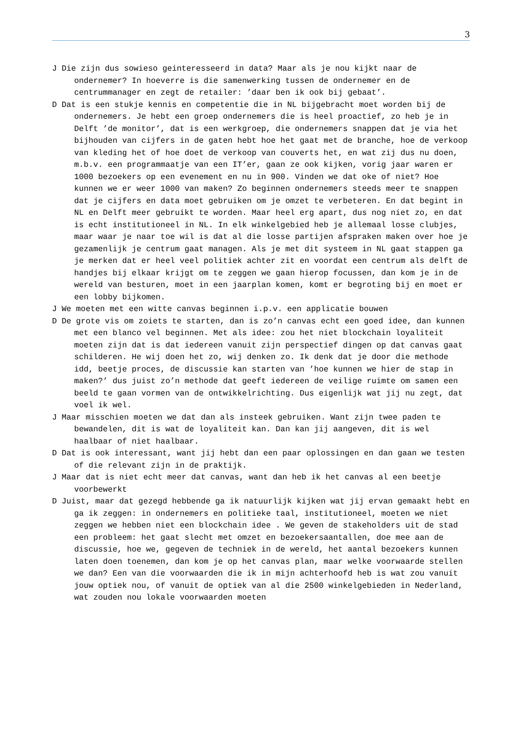3
J Die zijn dus sowieso geinteresseerd in data? Maar als je nou kijkt naar de ondernemer? In hoeverre is die samenwerking tussen de ondernemer en de centrummanager en zegt de retailer: ’daar ben ik ook bij gebaat’.
D Dat is een stukje kennis en competentie die in NL bijgebracht moet worden bij de ondernemers. Je hebt een groep ondernemers die is heel proactief, zo heb je in Delft ’de monitor’, dat is een werkgroep, die ondernemers snappen dat je via het bijhouden van cijfers in de gaten hebt hoe het gaat met de branche, hoe de verkoop van kleding het of hoe doet de verkoop van couverts het, en wat zij dus nu doen, m.b.v. een programmaatje van een IT’er, gaan ze ook kijken, vorig jaar waren er 1000 bezoekers op een evenement en nu in 900. Vinden we dat oke of niet? Hoe kunnen we er weer 1000 van maken? Zo beginnen ondernemers steeds meer te snappen dat je cijfers en data moet gebruiken om je omzet te verbeteren. En dat begint in NL en Delft meer gebruikt te worden. Maar heel erg apart, dus nog niet zo, en dat is echt institutioneel in NL. In elk winkelgebied heb je allemaal losse clubjes, maar waar je naar toe wil is dat al die losse partijen afspraken maken over hoe je gezamenlijk je centrum gaat managen. Als je met dit systeem in NL gaat stappen ga je merken dat er heel veel politiek achter zit en voordat een centrum als delft de handjes bij elkaar krijgt om te zeggen we gaan hierop focussen, dan kom je in de wereld van besturen, moet in een jaarplan komen, komt er begroting bij en moet er een lobby bijkomen.
J We moeten met een witte canvas beginnen i.p.v. een applicatie bouwen
D De grote vis om zoiets te starten, dan is zo’n canvas echt een goed idee, dan kunnen met een blanco vel beginnen. Met als idee: zou het niet blockchain loyaliteit moeten zijn dat is dat iedereen vanuit zijn perspectief dingen op dat canvas gaat schilderen. He wij doen het zo, wij denken zo. Ik denk dat je door die methode idd, beetje proces, de discussie kan starten van ’hoe kunnen we hier de stap in maken?’ dus juist zo’n methode dat geeft iedereen de veilige ruimte om samen een beeld te gaan vormen van de ontwikkelrichting. Dus eigenlijk wat jij nu zegt, dat voel ik wel.
J Maar misschien moeten we dat dan als insteek gebruiken. Want zijn twee paden te bewandelen, dit is wat de loyaliteit kan. Dan kan jij aangeven, dit is wel haalbaar of niet haalbaar.
D Dat is ook interessant, want jij hebt dan een paar oplossingen en dan gaan we testen of die relevant zijn in de praktijk.
J Maar dat is niet echt meer dat canvas, want dan heb ik het canvas al een beetje voorbewerkt
D Juist, maar dat gezegd hebbende ga ik natuurlijk kijken wat jij ervan gemaakt hebt en ga ik zeggen: in ondernemers en politieke taal, institutioneel, moeten we niet zeggen we hebben niet een blockchain idee . We geven de stakeholders uit de stad een probleem: het gaat slecht met omzet en bezoekersaantallen, doe mee aan de discussie, hoe we, gegeven de techniek in de wereld, het aantal bezoekers kunnen laten doen toenemen, dan kom je op het canvas plan, maar welke voorwaarde stellen we dan? Een van die voorwaarden die ik in mijn achterhoofd heb is wat zou vanuit jouw optiek nou, of vanuit de optiek van al die 2500 winkelgebieden in Nederland, wat zouden nou lokale voorwaarden moeten